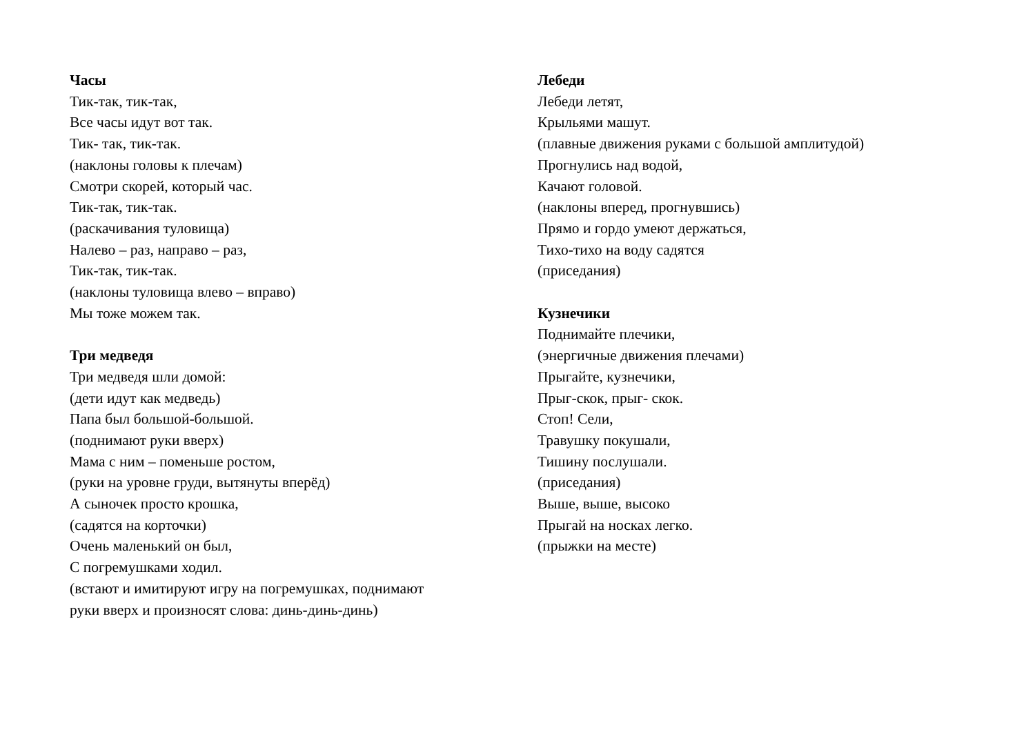Часы
Тик-так, тик-так,
Все часы идут вот так.
Тик- так, тик-так.
(наклоны головы к плечам)
Смотри скорей, который час.
Тик-так, тик-так.
(раскачивания туловища)
Налево – раз, направо – раз,
Тик-так, тик-так.
(наклоны туловища влево – вправо)
Мы тоже можем так.
Три медведя
Три медведя шли домой:
(дети идут как медведь)
Папа был большой-большой.
(поднимают руки вверх)
Мама с ним – поменьше ростом,
(руки на уровне груди, вытянуты вперёд)
А сыночек просто крошка,
(садятся на корточки)
Очень маленький он был,
С погремушками ходил.
(встают и имитируют игру на погремушках, поднимают
руки вверх и произносят слова: динь-динь-динь)
Лебеди
Лебеди летят,
Крыльями машут.
(плавные движения руками с большой амплитудой)
Прогнулись над водой,
Качают головой.
(наклоны вперед, прогнувшись)
Прямо и гордо умеют держаться,
Тихо-тихо на воду садятся
(приседания)
Кузнечики
Поднимайте плечики,
(энергичные движения плечами)
Прыгайте, кузнечики,
Прыг-скок, прыг- скок.
Стоп! Сели,
Травушку покушали,
Тишину послушали.
(приседания)
Выше, выше, высоко
Прыгай на носках легко.
(прыжки на месте)